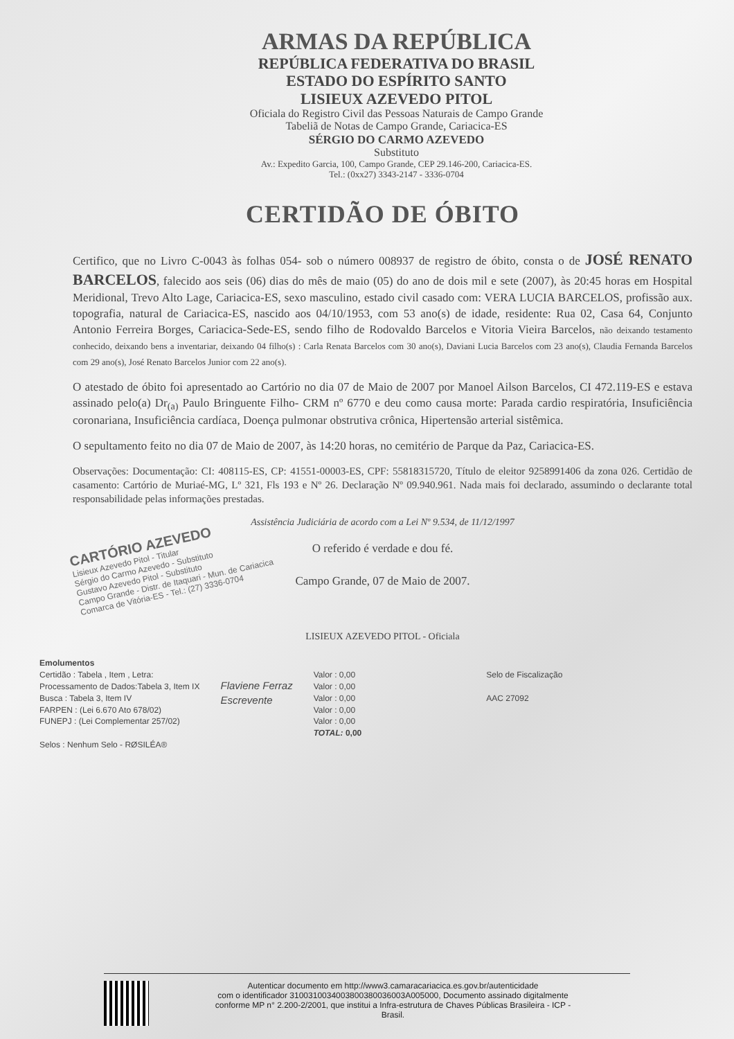ARMAS DA REPÚBLICA
REPÚBLICA FEDERATIVA DO BRASIL
ESTADO DO ESPÍRITO SANTO
LISIEUX AZEVEDO PITOL
Oficiala do Registro Civil das Pessoas Naturais de Campo Grande
Tabeliã de Notas de Campo Grande, Cariacica-ES
SÉRGIO DO CARMO AZEVEDO
Substituto
Av.: Expedito Garcia, 100, Campo Grande, CEP 29.146-200, Cariacica-ES.
Tel.: (0xx27) 3343-2147 - 3336-0704
CERTIDÃO DE ÓBITO
Certifico, que no Livro C-0043 às folhas 054- sob o número 008937 de registro de óbito, consta o de JOSÉ RENATO BARCELOS, falecido aos seis (06) dias do mês de maio (05) do ano de dois mil e sete (2007), às 20:45 horas em Hospital Meridional, Trevo Alto Lage, Cariacica-ES, sexo masculino, estado civil casado com: VERA LUCIA BARCELOS, profissão aux. topografia, natural de Cariacica-ES, nascido aos 04/10/1953, com 53 ano(s) de idade, residente: Rua 02, Casa 64, Conjunto Antonio Ferreira Borges, Cariacica-Sede-ES, sendo filho de Rodovaldo Barcelos e Vitoria Vieira Barcelos, não deixando testamento conhecido, deixando bens a inventariar, deixando 04 filho(s) : Carla Renata Barcelos com 30 ano(s), Daviani Lucia Barcelos com 23 ano(s), Claudia Fernanda Barcelos com 29 ano(s), José Renato Barcelos Junior com 22 ano(s).
O atestado de óbito foi apresentado ao Cartório no dia 07 de Maio de 2007 por Manoel Ailson Barcelos, CI 472.119-ES e estava assinado pelo(a) Dr<sub>(a)</sub> Paulo Bringuente Filho- CRM nº 6770 e deu como causa morte: Parada cardio respiratória, Insuficiência coronariana, Insuficiência cardíaca, Doença pulmonar obstrutiva crônica, Hipertensão arterial sistêmica.
O sepultamento feito no dia 07 de Maio de 2007, às 14:20 horas, no cemitério de Parque da Paz, Cariacica-ES.
Observações: Documentação: CI: 408115-ES, CP: 41551-00003-ES, CPF: 55818315720, Título de eleitor 9258991406 da zona 026. Certidão de casamento: Cartório de Muriaé-MG, Lº 321, Fls 193 e Nº 26. Declaração Nº 09.940.961. Nada mais foi declarado, assumindo o declarante total responsabilidade pelas informações prestadas.
Assistência Judiciária de acordo com a Lei Nº 9.534, de 11/12/1997
CARTÓRIO AZEVEDO
Lisieux Azevedo Pitol - Titular
Sérgio do Carmo Azevedo - Substituto
Gustavo Azevedo Pitol - Substituto
Campo Grande - Distr. de Itaquari - Mun. de Cariacica
Comarca de Vitória-ES - Tel.: (27) 3336-0704
O referido é verdade e dou fé.
Campo Grande, 07 de Maio de 2007.
LISIEUX AZEVEDO PITOL - Oficiala
Emolumentos
Certidão : Tabela , Item , Letra:
Processamento de Dados:Tabela 3, Item IX
Busca : Tabela 3, Item IV
FARPEN : (Lei 6.670 Ato 678/02)
FUNEPJ : (Lei Complementar 257/02)
Selos : Nenhum Selo - RØSILÉA®
Flaviene Ferraz
Escrevente
Valor : 0,00
Valor : 0,00
Valor : 0,00
Valor : 0,00
Valor : 0,00
TOTAL: 0,00
Selo de Fiscalização
AAC 27092
Autenticar documento em http://www3.camaracariacica.es.gov.br/autenticidade
com o identificador 3100310034003800380036003A005000, Documento assinado digitalmente
conforme MP n° 2.200-2/2001, que institui a Infra-estrutura de Chaves Públicas Brasileira - ICP -
Brasil.